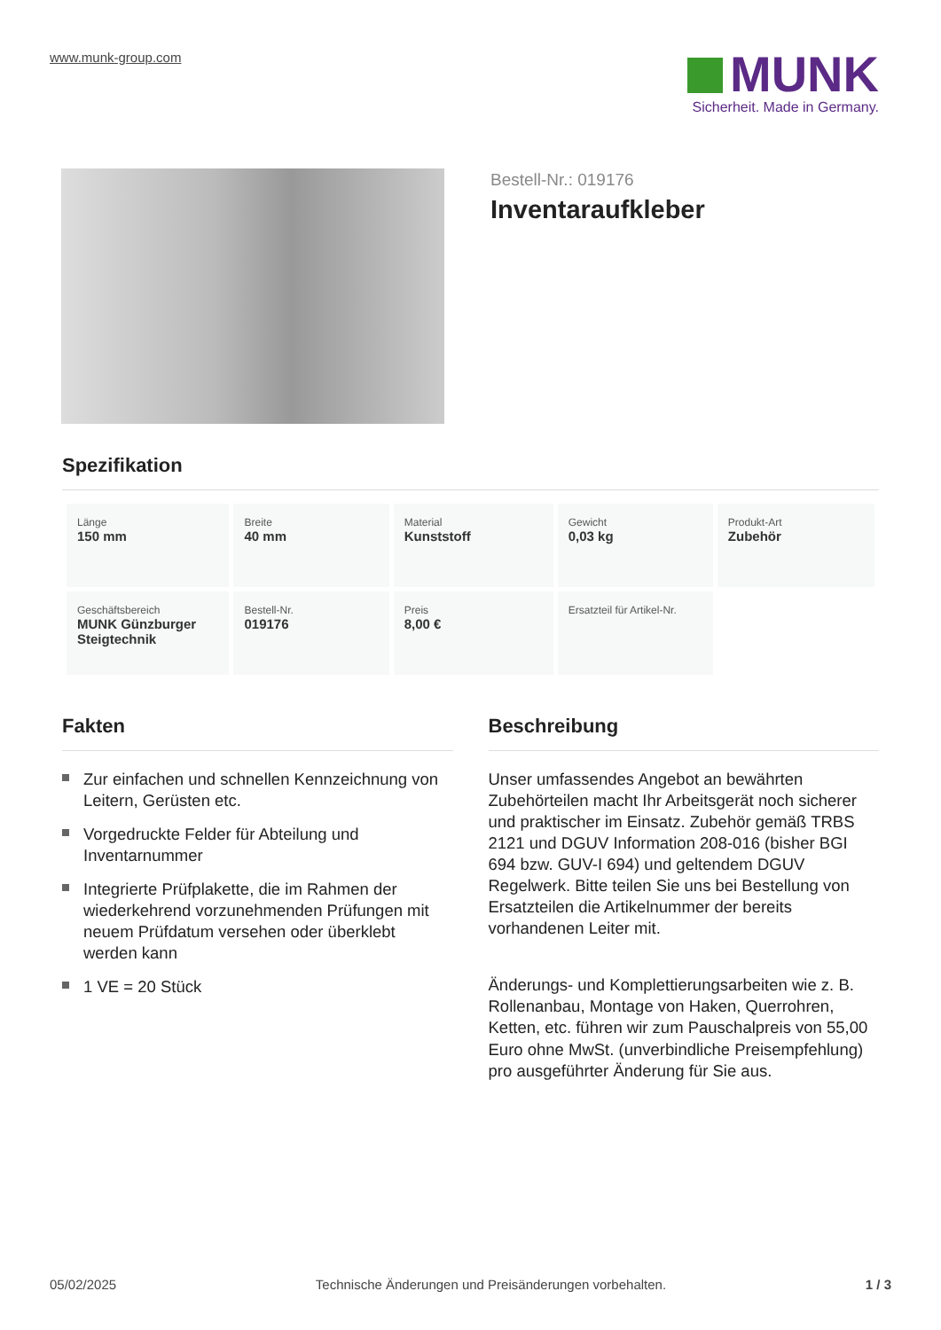www.munk-group.com
MUNK
Sicherheit. Made in Germany.
Bestell-Nr.: 019176
Inventaraufkleber
Spezifikation
| Länge 150 mm | Breite 40 mm | Material Kunststoff | Gewicht 0,03 kg | Produkt-Art Zubehör |
| Geschäftsbereich MUNK Günzburger Steigtechnik | Bestell-Nr. 019176 | Preis 8,00 € | Ersatzteil für Artikel-Nr. | |
Fakten
Zur einfachen und schnellen Kennzeichnung von Leitern, Gerüsten etc.
Vorgedruckte Felder für Abteilung und Inventarnummer
Integrierte Prüfplakette, die im Rahmen der wiederkehrend vorzunehmenden Prüfungen mit neuem Prüfdatum versehen oder überklebt werden kann
1 VE = 20 Stück
Beschreibung
Unser umfassendes Angebot an bewährten Zubehörteilen macht Ihr Arbeitsgerät noch sicherer und praktischer im Einsatz. Zubehör gemäß TRBS 2121 und DGUV Information 208-016 (bisher BGI 694 bzw. GUV-I 694) und geltendem DGUV Regelwerk. Bitte teilen Sie uns bei Bestellung von Ersatzteilen die Artikelnummer der bereits vorhandenen Leiter mit.
Änderungs- und Komplettierungsarbeiten wie z. B. Rollenanbau, Montage von Haken, Querrohren, Ketten, etc. führen wir zum Pauschalpreis von 55,00 Euro ohne MwSt. (unverbindliche Preisempfehlung) pro ausgeführter Änderung für Sie aus.
05/02/2025 Technische Änderungen und Preisänderungen vorbehalten. 1 / 3